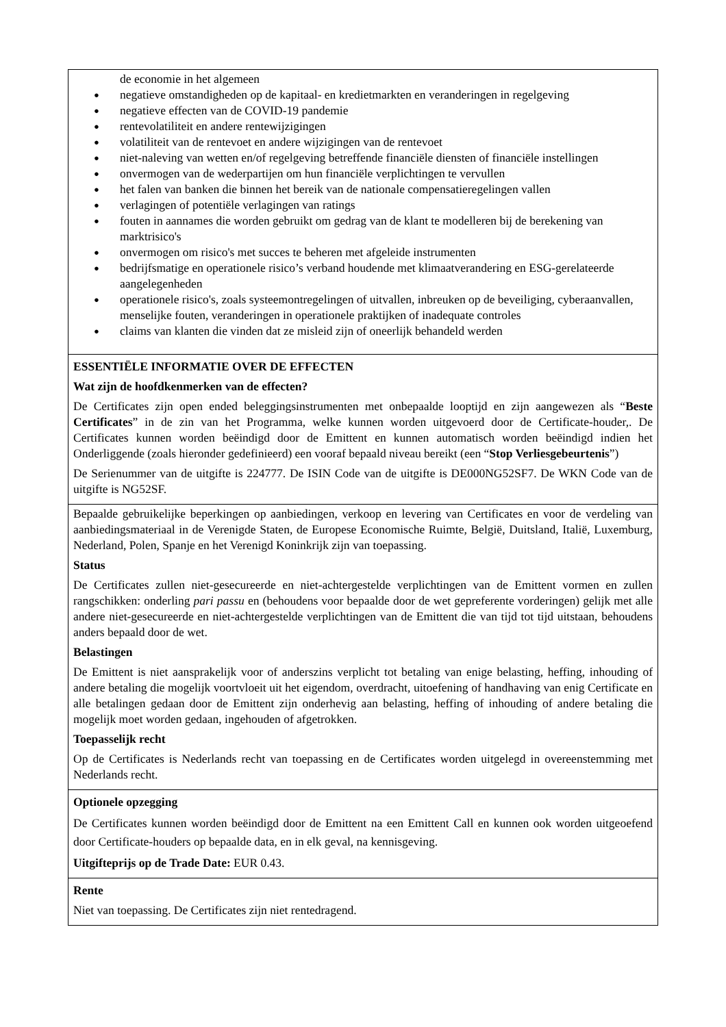de economie in het algemeen
● negatieve omstandigheden op de kapitaal- en kredietmarkten en veranderingen in regelgeving
● negatieve effecten van de COVID-19 pandemie
● rentevolatiliteit en andere rentewijzigingen
● volatiliteit van de rentevoet en andere wijzigingen van de rentevoet
● niet-naleving van wetten en/of regelgeving betreffende financiële diensten of financiële instellingen
● onvermogen van de wederpartijen om hun financiële verplichtingen te vervullen
● het falen van banken die binnen het bereik van de nationale compensatieregelingen vallen
● verlagingen of potentiële verlagingen van ratings
● fouten in aannames die worden gebruikt om gedrag van de klant te modelleren bij de berekening van marktrisico's
● onvermogen om risico's met succes te beheren met afgeleide instrumenten
● bedrijfsmatige en operationele risico’s verband houdende met klimaatverandering en ESG-gerelateerde aangelegenheden
● operationele risico's, zoals systeemontregelingen of uitvallen, inbreuken op de beveiliging, cyberaanvallen, menselijke fouten, veranderingen in operationele praktijken of inadequate controles
● claims van klanten die vinden dat ze misleid zijn of oneerlijk behandeld werden
ESSENTIËLE INFORMATIE OVER DE EFFECTEN
Wat zijn de hoofdkenmerken van de effecten?
De Certificates zijn open ended beleggingsinstrumenten met onbepaalde looptijd en zijn aangewezen als “Beste Certificates” in de zin van het Programma, welke kunnen worden uitgevoerd door de Certificate-houder,. De Certificates kunnen worden beëindigd door de Emittent en kunnen automatisch worden beëindigd indien het Onderliggende (zoals hieronder gedefinieerd) een vooraf bepaald niveau bereikt (een “Stop Verliesgebeurtenis”)
De Serienummer van de uitgifte is 224777. De ISIN Code van de uitgifte is DE000NG52SF7. De WKN Code van de uitgifte is NG52SF.
Bepaalde gebruikelijke beperkingen op aanbiedingen, verkoop en levering van Certificates en voor de verdeling van aanbiedingsmateriaal in de Verenigde Staten, de Europese Economische Ruimte, België, Duitsland, Italië, Luxemburg, Nederland, Polen, Spanje en het Verenigd Koninkrijk zijn van toepassing.
Status
De Certificates zullen niet-gesecureerde en niet-achtergestelde verplichtingen van de Emittent vormen en zullen rangschikken: onderling pari passu en (behoudens voor bepaalde door de wet gepreferente vorderingen) gelijk met alle andere niet-gesecureerde en niet-achtergestelde verplichtingen van de Emittent die van tijd tot tijd uitstaan, behoudens anders bepaald door de wet.
Belastingen
De Emittent is niet aansprakelijk voor of anderszins verplicht tot betaling van enige belasting, heffing, inhouding of andere betaling die mogelijk voortvloeit uit het eigendom, overdracht, uitoefening of handhaving van enig Certificate en alle betalingen gedaan door de Emittent zijn onderhevig aan belasting, heffing of inhouding of andere betaling die mogelijk moet worden gedaan, ingehouden of afgetrokken.
Toepasselijk recht
Op de Certificates is Nederlands recht van toepassing en de Certificates worden uitgelegd in overeenstemming met Nederlands recht.
Optionele opzegging
De Certificates kunnen worden beëindigd door de Emittent na een Emittent Call en kunnen ook worden uitgeoefend door Certificate-houders op bepaalde data, en in elk geval, na kennisgeving.
Uitgifteprijs op de Trade Date: EUR 0.43.
Rente
Niet van toepassing. De Certificates zijn niet rentedragend.